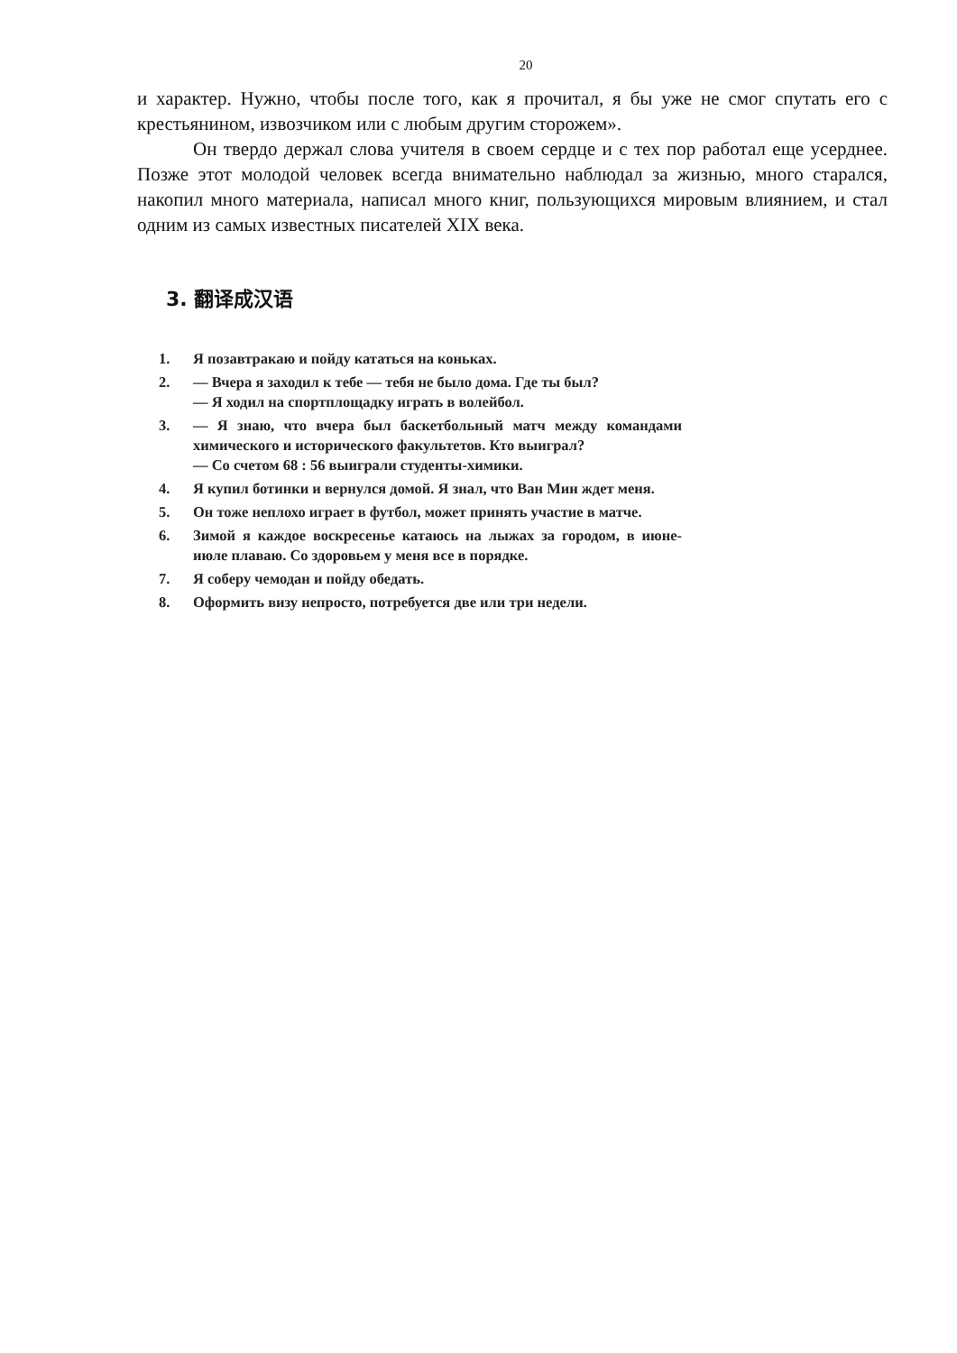20
и характер. Нужно, чтобы после того, как я прочитал, я бы уже не смог спутать его с крестьянином, извозчиком или с любым другим сторожем».
Он твердо держал слова учителя в своем сердце и с тех пор работал еще усерднее. Позже этот молодой человек всегда внимательно наблюдал за жизнью, много старался, накопил много материала, написал много книг, пользующихся мировым влиянием, и стал одним из самых известных писателей XIX века.
3. 翻译成汉语
1. Я позавтракаю и пойду кататься на коньках.
2. — Вчера я заходил к тебе — тебя не было дома. Где ты был?
— Я ходил на спортплощадку играть в волейбол.
3. — Я знаю, что вчера был баскетбольный матч между командами химического и исторического факультетов. Кто выиграл?
— Со счетом 68 : 56 выиграли студенты-химики.
4. Я купил ботинки и вернулся домой. Я знал, что Ван Мин ждет меня.
5. Он тоже неплохо играет в футбол, может принять участие в матче.
6. Зимой я каждое воскресенье катаюсь на лыжах за городом, в июне-июле плаваю. Со здоровьем у меня все в порядке.
7. Я соберу чемодан и пойду обедать.
8. Оформить визу непросто, потребуется две или три недели.